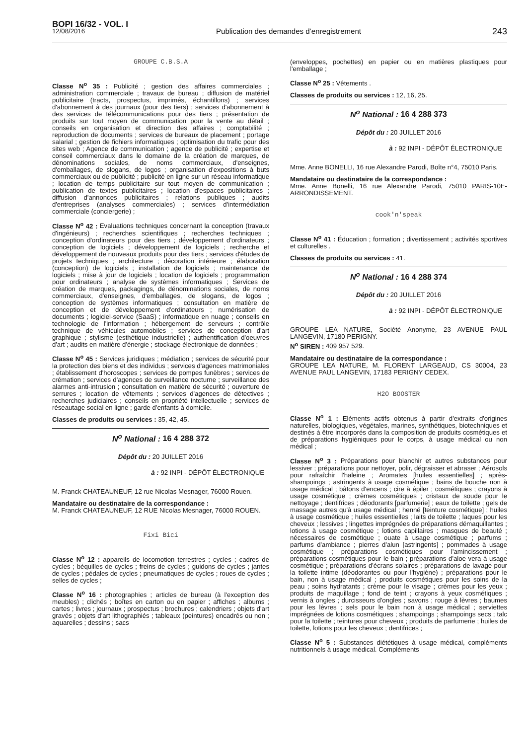BOPI 16/32 - VOL. I
12/08/2016 Publication des demandes d’enregistrement 243
GROUPE C.B.S.A
Classe N<sup>o</sup> 35 : Publicité ; gestion des affaires commerciales ; administration commerciale ; travaux de bureau ; diffusion de matériel publicitaire (tracts, prospectus, imprimés, échantillons) ; services d'abonnement à des journaux (pour des tiers) ; services d'abonnement à des services de télécommunications pour des tiers ; présentation de produits sur tout moyen de communication pour la vente au détail ; conseils en organisation et direction des affaires ; comptabilité ; reproduction de documents ; services de bureaux de placement ; portage salarial ; gestion de fichiers informatiques ; optimisation du trafic pour des sites web ; Agence de communication ; agence de publicité ; expertise et conseil commerciaux dans le domaine de la création de marques, de dénominations sociales, de noms commerciaux, d'enseignes, d'emballages, de slogans, de logos ; organisation d'expositions à buts commerciaux ou de publicité ; publicité en ligne sur un réseau informatique ; location de temps publicitaire sur tout moyen de communication ; publication de textes publicitaires ; location d'espaces publicitaires ; diffusion d'annonces publicitaires ; relations publiques ; audits d'entreprises (analyses commerciales) ; services d'intermédiation commerciale (conciergerie) ;
Classe N<sup>o</sup> 42 : Evaluations techniques concernant la conception (travaux d'ingénieurs) ; recherches scientifiques ; recherches techniques ; conception d'ordinateurs pour des tiers ; développement d'ordinateurs ; conception de logiciels ; développement de logiciels ; recherche et développement de nouveaux produits pour des tiers ; services d'études de projets techniques ; architecture ; décoration intérieure ; élaboration (conception) de logiciels ; installation de logiciels ; maintenance de logiciels ; mise à jour de logiciels ; location de logiciels ; programmation pour ordinateurs ; analyse de systèmes informatiques ; Services de création de marques, packagings, de dénominations sociales, de noms commerciaux, d'enseignes, d'emballages, de slogans, de logos ; conception de systèmes informatiques ; consultation en matière de conception et de développement d'ordinateurs ; numérisation de documents ; logiciel-service (SaaS) ; informatique en nuage ; conseils en technologie de l'information ; hébergement de serveurs ; contrôle technique de véhicules automobiles ; services de conception d'art graphique ; stylisme (esthétique industrielle) ; authentification d'oeuvres d'art ; audits en matière d'énergie ; stockage électronique de données ;
Classe N<sup>o</sup> 45 : Services juridiques ; médiation ; services de sécurité pour la protection des biens et des individus ; services d'agences matrimoniales ; établissement d'horoscopes ; services de pompes funèbres ; services de crémation ; services d'agences de surveillance nocturne ; surveillance des alarmes anti-intrusion ; consultation en matière de sécurité ; ouverture de serrures ; location de vêtements ; services d'agences de détectives ; recherches judiciaires ; conseils en propriété intellectuelle ; services de réseautage social en ligne ; garde d'enfants à domicile.
Classes de produits ou services : 35, 42, 45.
N<sup>o</sup> National : 16 4 288 372
Dépôt du : 20 JUILLET 2016
à : 92 INPI - DÉPÔT ÉLECTRONIQUE
M. Franck CHATEAUNEUF, 12 rue Nicolas Mesnager, 76000 Rouen.
Mandataire ou destinataire de la correspondance :
M. Franck CHATEAUNEUF, 12 RUE Nicolas Mesnager, 76000 ROUEN.
Fixi Bici
Classe N<sup>o</sup> 12 : appareils de locomotion terrestres ; cycles ; cadres de cycles ; béquilles de cycles ; freins de cycles ; guidons de cycles ; jantes de cycles ; pédales de cycles ; pneumatiques de cycles ; roues de cycles ; selles de cycles ;
Classe N<sup>o</sup> 16 : photographies ; articles de bureau (à l'exception des meubles) ; clichés ; boîtes en carton ou en papier ; affiches ; albums ; cartes ; livres ; journaux ; prospectus ; brochures ; calendriers ; objets d'art gravés ; objets d'art lithographiés ; tableaux (peintures) encadrés ou non ; aquarelles ; dessins ; sacs
(enveloppes, pochettes) en papier ou en matières plastiques pour l'emballage ;
Classe N<sup>o</sup> 25 : Vêtements .
Classes de produits ou services : 12, 16, 25.
N<sup>o</sup> National : 16 4 288 373
Dépôt du : 20 JUILLET 2016
à : 92 INPI - DÉPÔT ÉLECTRONIQUE
Mme. Anne BONELLI, 16 rue Alexandre Parodi, Boîte n°4, 75010 Paris.
Mandataire ou destinataire de la correspondance :
Mme. Anne Bonelli, 16 rue Alexandre Parodi, 75010 PARIS-10E-ARRONDISSEMENT.
cook'n'speak
Classe N<sup>o</sup> 41 : Éducation ; formation ; divertissement ; activités sportives et culturelles .
Classes de produits ou services : 41.
N<sup>o</sup> National : 16 4 288 374
Dépôt du : 20 JUILLET 2016
à : 92 INPI - DÉPÔT ÉLECTRONIQUE
GROUPE LEA NATURE, Société Anonyme, 23 AVENUE PAUL LANGEVIN, 17180 PERIGNY.
N<sup>o</sup> SIREN : 409 957 529.
Mandataire ou destinataire de la correspondance :
GROUPE LEA NATURE, M. FLORENT LARGEAUD, CS 30004, 23 AVENUE PAUL LANGEVIN, 17183 PERIGNY CEDEX.
H2O BOOSTER
Classe N<sup>o</sup> 1 : Eléments actifs obtenus à partir d'extraits d'origines naturelles, biologiques, végétales, marines, synthétiques, biotechniques et destinés à être incorporés dans la composition de produits cosmétiques et de préparations hygiéniques pour le corps, à usage médical ou non médical ;
Classe N<sup>o</sup> 3 : Préparations pour blanchir et autres substances pour lessiver ; préparations pour nettoyer, polir, dégraisser et abraser ; Aérosols pour rafraîchir l'haleine ; Aromates [huiles essentielles] ; après-shampoings ; astringents à usage cosmétique ; bains de bouche non à usage médical ; bâtons d'encens ; cire à épiler ; cosmétiques ; crayons à usage cosmétique ; crèmes cosmétiques ; cristaux de soude pour le nettoyage ; dentifrices ; déodorants [parfumerie] ; eaux de toilette ; gels de massage autres qu'à usage médical ; henné [teinture cosmétique] ; huiles à usage cosmétique ; huiles essentielles ; laits de toilette ; laques pour les cheveux ; lessives ; lingettes imprégnées de préparations démaquillantes ; lotions à usage cosmétique ; lotions capillaires ; masques de beauté ; nécessaires de cosmétique ; ouate à usage cosmétique ; parfums ; parfums d'ambiance ; pierres d'alun [astringents] ; pommades à usage cosmétique ; préparations cosmétiques pour l'amincissement ; préparations cosmétiques pour le bain ; préparations d'aloe vera à usage cosmétique ; préparations d'écrans solaires ; préparations de lavage pour la toilette intime (déodorantes ou pour l'hygiène) ; préparations pour le bain, non à usage médical ; produits cosmétiques pour les soins de la peau ; soins hydratants ; crème pour le visage ; crèmes pour les yeux ; produits de maquillage ; fond de teint ; crayons à yeux cosmétiques ; vernis à ongles ; durcisseurs d'ongles ; savons ; rouge à lèvres ; baumes pour les lèvres ; sels pour le bain non à usage médical ; serviettes imprégnées de lotions cosmétiques ; shampoings ; shampoings secs ; talc pour la toilette ; teintures pour cheveux ; produits de parfumerie ; huiles de toilette, lotions pour les cheveux ; dentifrices ;
Classe N<sup>o</sup> 5 : Substances diététiques à usage médical, compléments nutritionnels à usage médical. Compléments